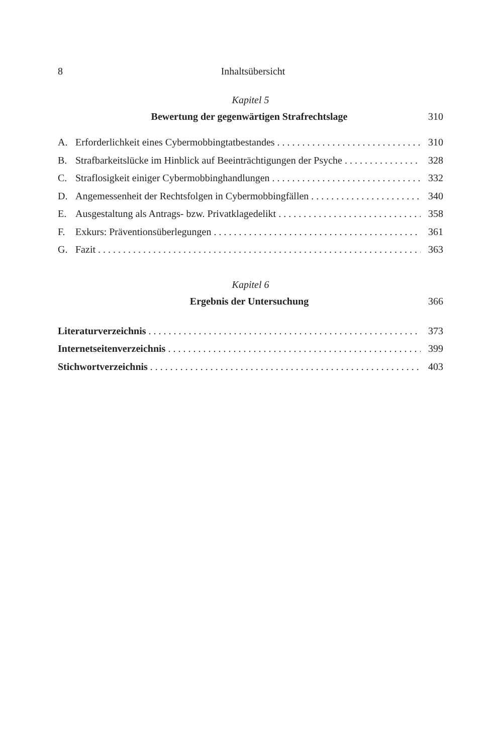8 Inhaltsübersicht
Kapitel 5
Bewertung der gegenwärtigen Strafrechtslage 310
A. Erforderlichkeit eines Cybermobbingtatbestandes 310
B. Strafbarkeitslücke im Hinblick auf Beeinträchtigungen der Psyche 328
C. Straflosigkeit einiger Cybermobbinghandlungen 332
D. Angemessenheit der Rechtsfolgen in Cybermobbingfällen 340
E. Ausgestaltung als Antrags- bzw. Privatklagedelikt 358
F. Exkurs: Präventionsüberlegungen 361
G. Fazit 363
Kapitel 6
Ergebnis der Untersuchung 366
Literaturverzeichnis 373
Internetseitenverzeichnis 399
Stichwortverzeichnis 403